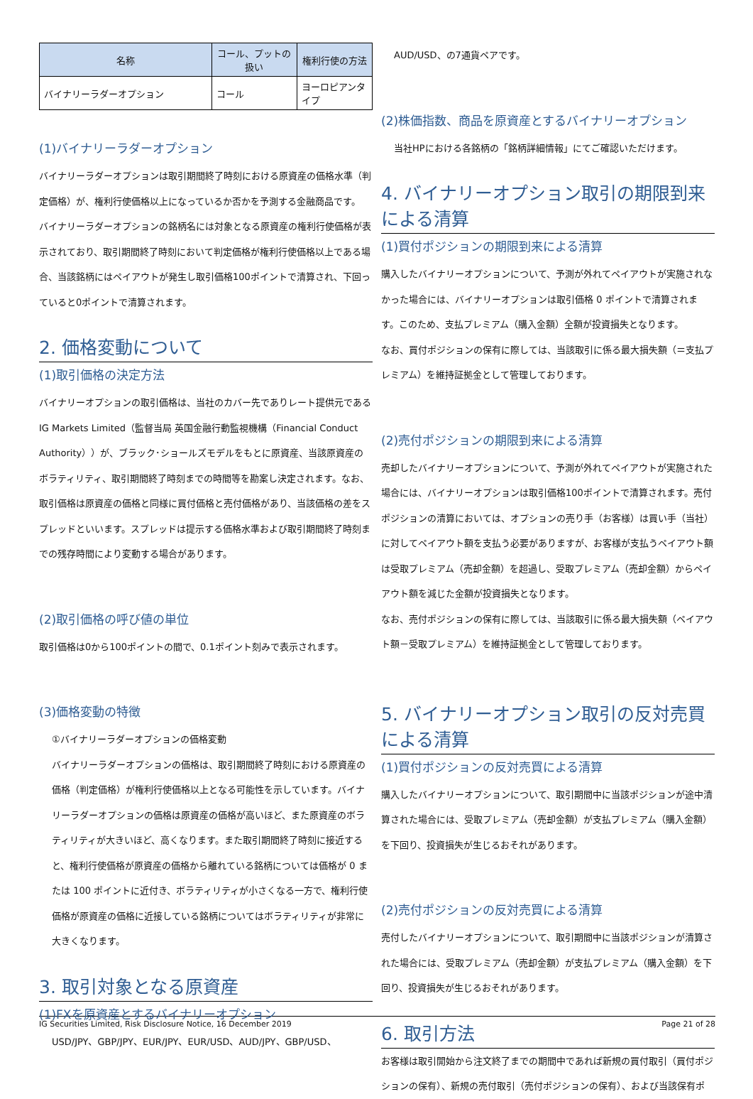| 名称 | コール、プットの扱い | 権利行使の方法 |
| --- | --- | --- |
| バイナリーラダーオプション | コール | ヨーロピアンタイプ |
(1)バイナリーラダーオプション
バイナリーラダーオプションは取引期間終了時刻における原資産の価格水準（判定価格）が、権利行使価格以上になっているか否かを予測する金融商品です。
バイナリーラダーオプションの銘柄名には対象となる原資産の権利行使価格が表示されており、取引期間終了時刻において判定価格が権利行使価格以上である場合、当該銘柄にはペイアウトが発生し取引価格100ポイントで清算され、下回っていると0ポイントで清算されます。
2. 価格変動について
(1)取引価格の決定方法
バイナリーオプションの取引価格は、当社のカバー先でありレート提供元であるIG Markets Limited（監督当局 英国金融行動監視機構（Financial Conduct Authority））が、ブラック･ショールズモデルをもとに原資産、当該原資産のボラティリティ、取引期間終了時刻までの時間等を勘案し決定されます。なお、取引価格は原資産の価格と同様に買付価格と売付価格があり、当該価格の差をスプレッドといいます。スプレッドは提示する価格水準および取引期間終了時刻までの残存時間により変動する場合があります。
(2)取引価格の呼び値の単位
取引価格は0から100ポイントの間で、0.1ポイント刻みで表示されます。
(3)価格変動の特徴
①バイナリーラダーオプションの価格変動
バイナリーラダーオプションの価格は、取引期間終了時刻における原資産の価格（判定価格）が権利行使価格以上となる可能性を示しています。バイナリーラダーオプションの価格は原資産の価格が高いほど、また原資産のボラティリティが大きいほど、高くなります。また取引期間終了時刻に接近すると、権利行使価格が原資産の価格から離れている銘柄については価格が 0 または 100 ポイントに近付き、ボラティリティが小さくなる一方で、権利行使価格が原資産の価格に近接している銘柄についてはボラティリティが非常に大きくなります。
3. 取引対象となる原資産
(1)FXを原資産とするバイナリーオプション
USD/JPY、GBP/JPY、EUR/JPY、EUR/USD、AUD/JPY、GBP/USD、
AUD/USD、の7通貨ペアです。
(2)株価指数、商品を原資産とするバイナリーオプション
当社HPにおける各銘柄の「銘柄詳細情報」にてご確認いただけます。
4. バイナリーオプション取引の期限到来による清算
(1)買付ポジションの期限到来による清算
購入したバイナリーオプションについて、予測が外れてペイアウトが実施されなかった場合には、バイナリーオプションは取引価格 0 ポイントで清算されます。このため、支払プレミアム（購入金額）全額が投資損失となります。
なお、買付ポジションの保有に際しては、当該取引に係る最大損失額（＝支払プレミアム）を維持証拠金として管理しております。
(2)売付ポジションの期限到来による清算
売却したバイナリーオプションについて、予測が外れてペイアウトが実施された場合には、バイナリーオプションは取引価格100ポイントで清算されます。売付ポジションの清算においては、オプションの売り手（お客様）は買い手（当社）に対してペイアウト額を支払う必要がありますが、お客様が支払うペイアウト額は受取プレミアム（売却金額）を超過し、受取プレミアム（売却金額）からペイアウト額を減じた金額が投資損失となります。
なお、売付ポジションの保有に際しては、当該取引に係る最大損失額（ペイアウト額－受取プレミアム）を維持証拠金として管理しております。
5. バイナリーオプション取引の反対売買による清算
(1)買付ポジションの反対売買による清算
購入したバイナリーオプションについて、取引期間中に当該ポジションが途中清算された場合には、受取プレミアム（売却金額）が支払プレミアム（購入金額）を下回り、投資損失が生じるおそれがあります。
(2)売付ポジションの反対売買による清算
売付したバイナリーオプションについて、取引期間中に当該ポジションが清算された場合には、受取プレミアム（売却金額）が支払プレミアム（購入金額）を下回り、投資損失が生じるおそれがあります。
6. 取引方法
お客様は取引開始から注文終了までの期間中であれば新規の買付取引（買付ポジションの保有）、新規の売付取引（売付ポジションの保有）、および当該保有ポ
IG Securities Limited, Risk Disclosure Notice, 16 December 2019 Page 21 of 28